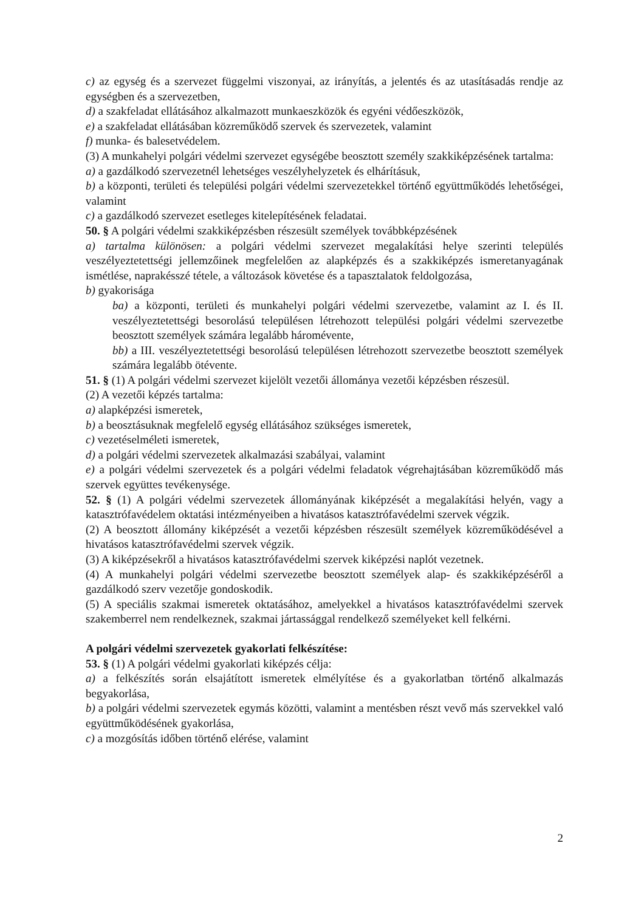c) az egység és a szervezet függelmi viszonyai, az irányítás, a jelentés és az utasításadás rendje az egységben és a szervezetben,
d) a szakfeladat ellátásához alkalmazott munkaeszközök és egyéni védőeszközök,
e) a szakfeladat ellátásában közreműködő szervek és szervezetek, valamint
f) munka- és balesetvédelem.
(3) A munkahelyi polgári védelmi szervezet egységébe beosztott személy szakkiképzésének tartalma:
a) a gazdálkodó szervezetnél lehetséges veszélyhelyzetek és elhárításuk,
b) a központi, területi és települési polgári védelmi szervezetekkel történő együttműködés lehetőségei, valamint
c) a gazdálkodó szervezet esetleges kitelepítésének feladatai.
50. § A polgári védelmi szakkiképzésben részesült személyek továbbképzésének
a) tartalma különösen: a polgári védelmi szervezet megalakítási helye szerinti település veszélyeztetettségi jellemzőinek megfelelően az alapképzés és a szakkiképzés ismeretanyagának ismétlése, naprakésszé tétele, a változások követése és a tapasztalatok feldolgozása,
b) gyakorisága
ba) a központi, területi és munkahelyi polgári védelmi szervezetbe, valamint az I. és II. veszélyeztetettségi besorolású településen létrehozott települési polgári védelmi szervezetbe beosztott személyek számára legalább háromévente,
bb) a III. veszélyeztetettségi besorolású településen létrehozott szervezetbe beosztott személyek számára legalább ötévente.
51. § (1) A polgári védelmi szervezet kijelölt vezetői állománya vezetői képzésben részesül.
(2) A vezetői képzés tartalma:
a) alapképzési ismeretek,
b) a beosztásuknak megfelelő egység ellátásához szükséges ismeretek,
c) vezetéselméleti ismeretek,
d) a polgári védelmi szervezetek alkalmazási szabályai, valamint
e) a polgári védelmi szervezetek és a polgári védelmi feladatok végrehajtásában közreműködő más szervek együttes tevékenysége.
52. § (1) A polgári védelmi szervezetek állományának kiképzését a megalakítási helyén, vagy a katasztrófavédelem oktatási intézményeiben a hivatásos katasztrófavédelmi szervek végzik.
(2) A beosztott állomány kiképzését a vezetői képzésben részesült személyek közreműködésével a hivatásos katasztrófavédelmi szervek végzik.
(3) A kiképzésekről a hivatásos katasztrófavédelmi szervek kiképzési naplót vezetnek.
(4) A munkahelyi polgári védelmi szervezetbe beosztott személyek alap- és szakkiképzéséről a gazdálkodó szerv vezetője gondoskodik.
(5) A speciális szakmai ismeretek oktatásához, amelyekkel a hivatásos katasztrófavédelmi szervek szakemberrel nem rendelkeznek, szakmai jártassággal rendelkező személyeket kell felkérni.
A polgári védelmi szervezetek gyakorlati felkészítése:
53. § (1) A polgári védelmi gyakorlati kiképzés célja:
a) a felkészítés során elsajátított ismeretek elmélyítése és a gyakorlatban történő alkalmazás begyakorlása,
b) a polgári védelmi szervezetek egymás közötti, valamint a mentésben részt vevő más szervekkel való együttműködésének gyakorlása,
c) a mozgósítás időben történő elérése, valamint
2